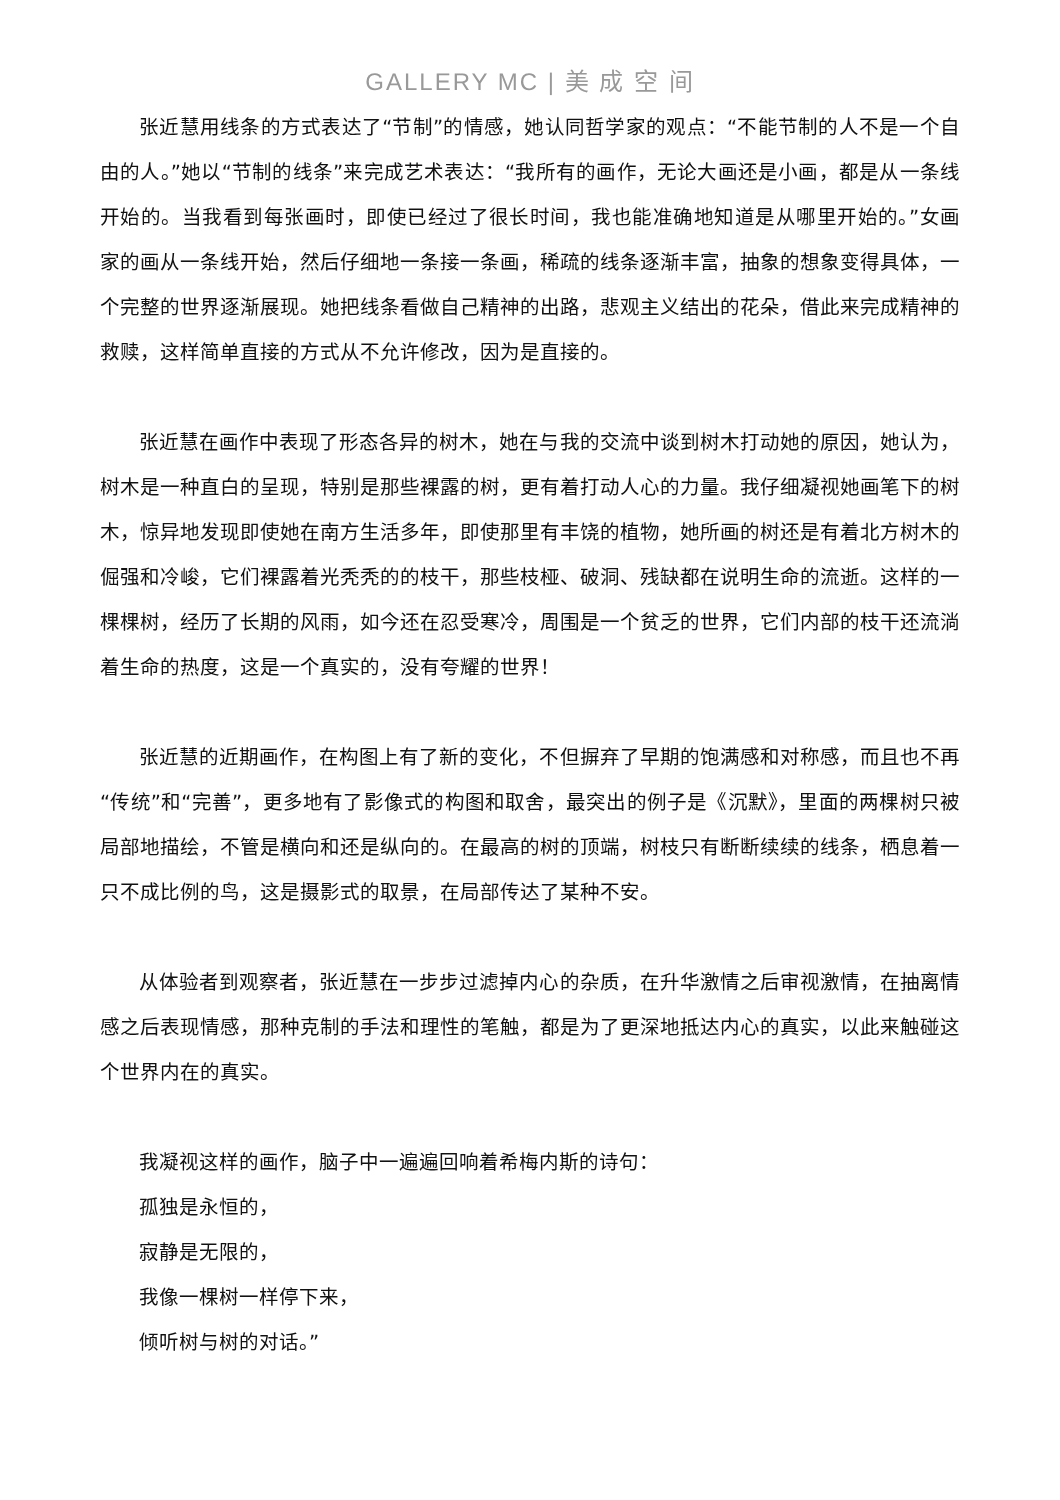GALLERY MC | 美 成 空 间
张近慧用线条的方式表达了“节制”的情感，她认同哲学家的观点：“不能节制的人不是一个自由的人。”她以“节制的线条”来完成艺术表达：“我所有的画作，无论大画还是小画，都是从一条线开始的。当我看到每张画时，即使已经过了很长时间，我也能准确地知道是从哪里开始的。”女画家的画从一条线开始，然后仔细地一条接一条画，稀疏的线条逐渐丰富，抽象的想象变得具体，一个完整的世界逐渐展现。她把线条看做自己精神的出路，悲观主义结出的花朵，借此来完成精神的救赎，这样简单直接的方式从不允许修改，因为是直接的。
张近慧在画作中表现了形态各异的树木，她在与我的交流中谈到树木打动她的原因，她认为，树木是一种直白的呈现，特别是那些裸露的树，更有着打动人心的力量。我仔细凝视她画笔下的树木，惊异地发现即使她在南方生活多年，即使那里有丰饶的植物，她所画的树还是有着北方树木的倔强和冷峻，它们裸露着光秃秃的的枝干，那些枝桠、破洞、残缺都在说明生命的流逝。这样的一棵棵树，经历了长期的风雨，如今还在忍受寒冷，周围是一个贫乏的世界，它们内部的枝干还流淌着生命的热度，这是一个真实的，没有夸耀的世界！
张近慧的近期画作，在构图上有了新的变化，不但摒弃了早期的饱满感和对称感，而且也不再“传统”和“完善”，更多地有了影像式的构图和取舍，最突出的例子是《沉默》，里面的两棵树只被局部地描绘，不管是横向和还是纵向的。在最高的树的顶端，树枝只有断断续续的线条，栖息着一只不成比例的鸟，这是摄影式的取景，在局部传达了某种不安。
从体验者到观察者，张近慧在一步步过滤掉内心的杂质，在升华激情之后审视激情，在抽离情感之后表现情感，那种克制的手法和理性的笔触，都是为了更深地抵达内心的真实，以此来触碰这个世界内在的真实。
我凝视这样的画作，脑子中一遍遍回响着希梅内斯的诗句：
孤独是永恒的，
寂静是无限的，
我像一棵树一样停下来，
倾听树与树的对话。”